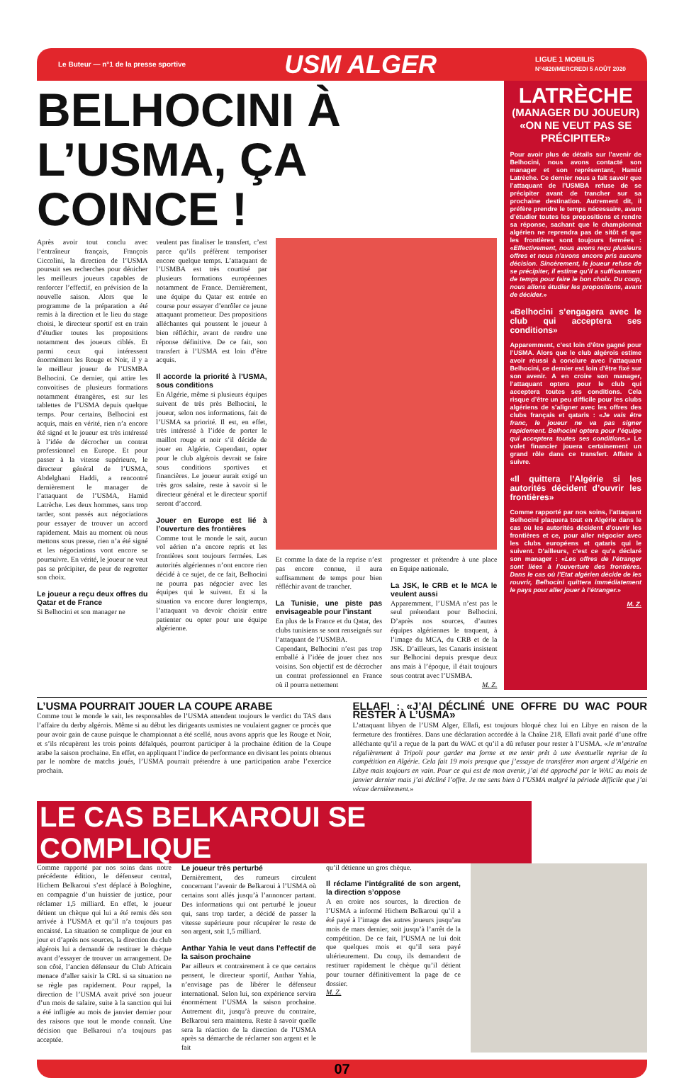Le Buteur — n°1 de la presse sportive USM ALGER LIGUE 1 MOBILIS
N°4820/MERCREDI 5 AOÛT 2020
BELHOCINI À L’USMA, ÇA COINCE !
Après avoir tout conclu avec l’entraîneur français, François Ciccolini, la direction de l’USMA poursuit ses recherches pour dénicher les meilleurs joueurs capables de renforcer l’effectif, en prévision de la nouvelle saison. Alors que le programme de la préparation a été remis à la direction et le lieu du stage choisi, le directeur sportif est en train d’étudier toutes les propositions notamment des joueurs ciblés. Et parmi ceux qui intéressent énormément les Rouge et Noir, il y a le meilleur joueur de l’USMBA Belhocini. Ce dernier, qui attire les convoitises de plusieurs formations notamment étrangères, est sur les tablettes de l’USMA depuis quelque temps. Pour certains, Belhocini est acquis, mais en vérité, rien n’a encore été signé et le joueur est très intéressé à l’idée de décrocher un contrat professionnel en Europe. Et pour passer à la vitesse supérieure, le directeur général de l’USMA, Abdelghani Haddi, a rencontré dernièrement le manager de l’attaquant de l’USMA, Hamid Latrèche. Les deux hommes, sans trop tarder, sont passés aux négociations pour essayer de trouver un accord rapidement. Mais au moment où nous mettons sous presse, rien n’a été signé et les négociations vont encore se poursuivre. En vérité, le joueur ne veut pas se précipiter, de peur de regretter son choix.
Le joueur a reçu deux offres du Qatar et de France
Si Belhocini et son manager ne
veulent pas finaliser le transfert, c’est parce qu’ils préfèrent temporiser encore quelque temps. L’attaquant de l’USMBA est très courtisé par plusieurs formations européennes notamment de France. Dernièrement, une équipe du Qatar est entrée en course pour essayer d’enrôler ce jeune attaquant prometteur. Des propositions alléchantes qui poussent le joueur à bien réfléchir, avant de rendre une réponse définitive. De ce fait, son transfert à l’USMA est loin d’être acquis.
Il accorde la priorité à l’USMA, sous conditions
En Algérie, même si plusieurs équipes suivent de très près Belhocini, le joueur, selon nos informations, fait de l’USMA sa priorité. Il est, en effet, très intéressé à l’idée de porter le maillot rouge et noir s’il décide de jouer en Algérie. Cependant, opter pour le club algérois devrait se faire sous conditions sportives et financières. Le joueur aurait exigé un très gros salaire, reste à savoir si le directeur général et le directeur sportif seront d’accord.
Jouer en Europe est lié à l’ouverture des frontières
Comme tout le monde le sait, aucun vol aérien n’a encore repris et les frontières sont toujours fermées. Les autorités algériennes n’ont encore rien décidé à ce sujet, de ce fait, Belhocini ne pourra pas négocier avec les équipes qui le suivent. Et si la situation va encore durer longtemps, l’attaquant va devoir choisir entre patienter ou opter pour une équipe algérienne.
Et comme la date de la reprise n’est pas encore connue, il aura suffisamment de temps pour bien réfléchir avant de trancher.
La Tunisie, une piste pas envisageable pour l’instant
En plus de la France et du Qatar, des clubs tunisiens se sont renseignés sur l’attaquant de l’USMBA.
Cependant, Belhocini n’est pas trop emballé à l’idée de jouer chez nos voisins. Son objectif est de décrocher un contrat professionnel en France où il pourra nettement
progresser et prétendre à une place en Equipe nationale.
La JSK, le CRB et le MCA le veulent aussi
Apparemment, l’USMA n’est pas le seul prétendant pour Belhocini. D’après nos sources, d’autres équipes algériennes le traquent, à l’image du MCA, du CRB et de la JSK. D’ailleurs, les Canaris insistent sur Belhocini depuis presque deux ans mais à l’époque, il était toujours sous contrat avec l’USMBA.
M. Z.
LATRÈCHE
(MANAGER DU JOUEUR)
«ON NE VEUT PAS SE PRÉCIPITER»
Pour avoir plus de détails sur l’avenir de Belhocini, nous avons contacté son manager et son représentant, Hamid Latrèche. Ce dernier nous a fait savoir que l’attaquant de l’USMBA refuse de se précipiter avant de trancher sur sa prochaine destination. Autrement dit, il préfère prendre le temps nécessaire, avant d’étudier toutes les propositions et rendre sa réponse, sachant que le championnat algérien ne reprendra pas de sitôt et que les frontières sont toujours fermées : «Effectivement, nous avons reçu plusieurs offres et nous n’avons encore pris aucune décision. Sincèrement, le joueur refuse de se précipiter, il estime qu’il a suffisamment de temps pour faire le bon choix. Du coup, nous allons étudier les propositions, avant de décider.»
«Belhocini s’engagera avec le club qui acceptera ses conditions»
Apparemment, c’est loin d’être gagné pour l’USMA. Alors que le club algérois estime avoir réussi à conclure avec l’attaquant Belhocini, ce dernier est loin d’être fixé sur son avenir. A en croire son manager, l’attaquant optera pour le club qui acceptera toutes ses conditions. Cela risque d’être un peu difficile pour les clubs algériens de s’aligner avec les offres des clubs français et qataris : «Je vais être franc, le joueur ne va pas signer rapidement. Belhocini optera pour l’équipe qui acceptera toutes ses conditions.» Le volet financier jouera certainement un grand rôle dans ce transfert. Affaire à suivre.
«Il quittera l’Algérie si les autorités décident d’ouvrir les frontières»
Comme rapporté par nos soins, l’attaquant Belhocini plaquera tout en Algérie dans le cas où les autorités décident d’ouvrir les frontières et ce, pour aller négocier avec les clubs européens et qataris qui le suivent. D’ailleurs, c’est ce qu’a déclaré son manager : «Les offres de l’étranger sont liées à l’ouverture des frontières. Dans le cas où l’Etat algérien décide de les rouvrir, Belhocini quittera immédiatement le pays pour aller jouer à l’étranger.»
M. Z.
L’USMA POURRAIT JOUER LA COUPE ARABE
Comme tout le monde le sait, les responsables de l’USMA attendent toujours le verdict du TAS dans l’affaire du derby algérois. Même si au début les dirigeants usmistes ne voulaient gagner ce procès que pour avoir gain de cause puisque le championnat a été scellé, nous avons appris que les Rouge et Noir, et s’ils récupèrent les trois points défalqués, pourront participer à la prochaine édition de la Coupe arabe la saison prochaine. En effet, en appliquant l’indice de performance en divisant les points obtenus par le nombre de matchs joués, l’USMA pourrait prétendre à une participation arabe l’exercice prochain.
ELLAFI : «J’AI DÉCLINÉ UNE OFFRE DU WAC POUR RESTER À L’USMA»
L’attaquant libyen de l’USM Alger, Ellafi, est toujours bloqué chez lui en Libye en raison de la fermeture des frontières. Dans une déclaration accordée à la Chaîne 218, Ellafi avait parlé d’une offre alléchante qu’il a reçue de la part du WAC et qu’il a dû refuser pour rester à l’USMA. «Je m’entraîne régulièrement à Tripoli pour garder ma forme et me tenir prêt à une éventuelle reprise de la compétition en Algérie. Cela fait 19 mois presque que j’essaye de transférer mon argent d’Algérie en Libye mais toujours en vain. Pour ce qui est de mon avenir, j’ai été approché par le WAC au mois de janvier dernier mais j’ai décliné l’offre. Je me sens bien à l’USMA malgré la période difficile que j’ai vécue dernièrement.»
LE CAS BELKAROUI SE COMPLIQUE
Comme rapporté par nos soins dans notre précédente édition, le défenseur central, Hichem Belkaroui s’est déplacé à Bologhine, en compagnie d’un huissier de justice, pour réclamer 1,5 milliard. En effet, le joueur détient un chèque qui lui a été remis dès son arrivée à l’USMA et qu’il n’a toujours pas encaissé. La situation se complique de jour en jour et d’après nos sources, la direction du club algérois lui a demandé de restituer le chèque avant d’essayer de trouver un arrangement. De son côté, l’ancien défenseur du Club Africain menace d’aller saisir la CRL si sa situation ne se règle pas rapidement. Pour rappel, la direction de l’USMA avait privé son joueur d’un mois de salaire, suite à la sanction qui lui a été infligée au mois de janvier dernier pour des raisons que tout le monde connaît. Une décision que Belkaroui n’a toujours pas acceptée.
Le joueur très perturbé
Dernièrement, des rumeurs circulent concernant l’avenir de Belkaroui à l’USMA où certains sont allés jusqu’à l’annoncer partant. Des informations qui ont perturbé le joueur qui, sans trop tarder, a décidé de passer la vitesse supérieure pour récupérer le reste de son argent, soit 1,5 milliard.
Anthar Yahia le veut dans l’effectif de la saison prochaine
Par ailleurs et contrairement à ce que certains pensent, le directeur sportif, Anthar Yahia, n’envisage pas de libérer le défenseur international. Selon lui, son expérience servira énormément l’USMA la saison prochaine. Autrement dit, jusqu’à preuve du contraire, Belkaroui sera maintenu. Reste à savoir quelle sera la réaction de la direction de l’USMA après sa démarche de réclamer son argent et le fait
qu’il détienne un gros chèque.
Il réclame l’intégralité de son argent, la direction s’oppose
A en croire nos sources, la direction de l’USMA a informé Hichem Belkaroui qu’il a été payé à l’image des autres joueurs jusqu’au mois de mars dernier, soit jusqu’à l’arrêt de la compétition. De ce fait, l’USMA ne lui doit que quelques mois et qu’il sera payé ultérieurement. Du coup, ils demandent de restituer rapidement le chèque qu’il détient pour tourner définitivement la page de ce dossier.
M. Z.
07